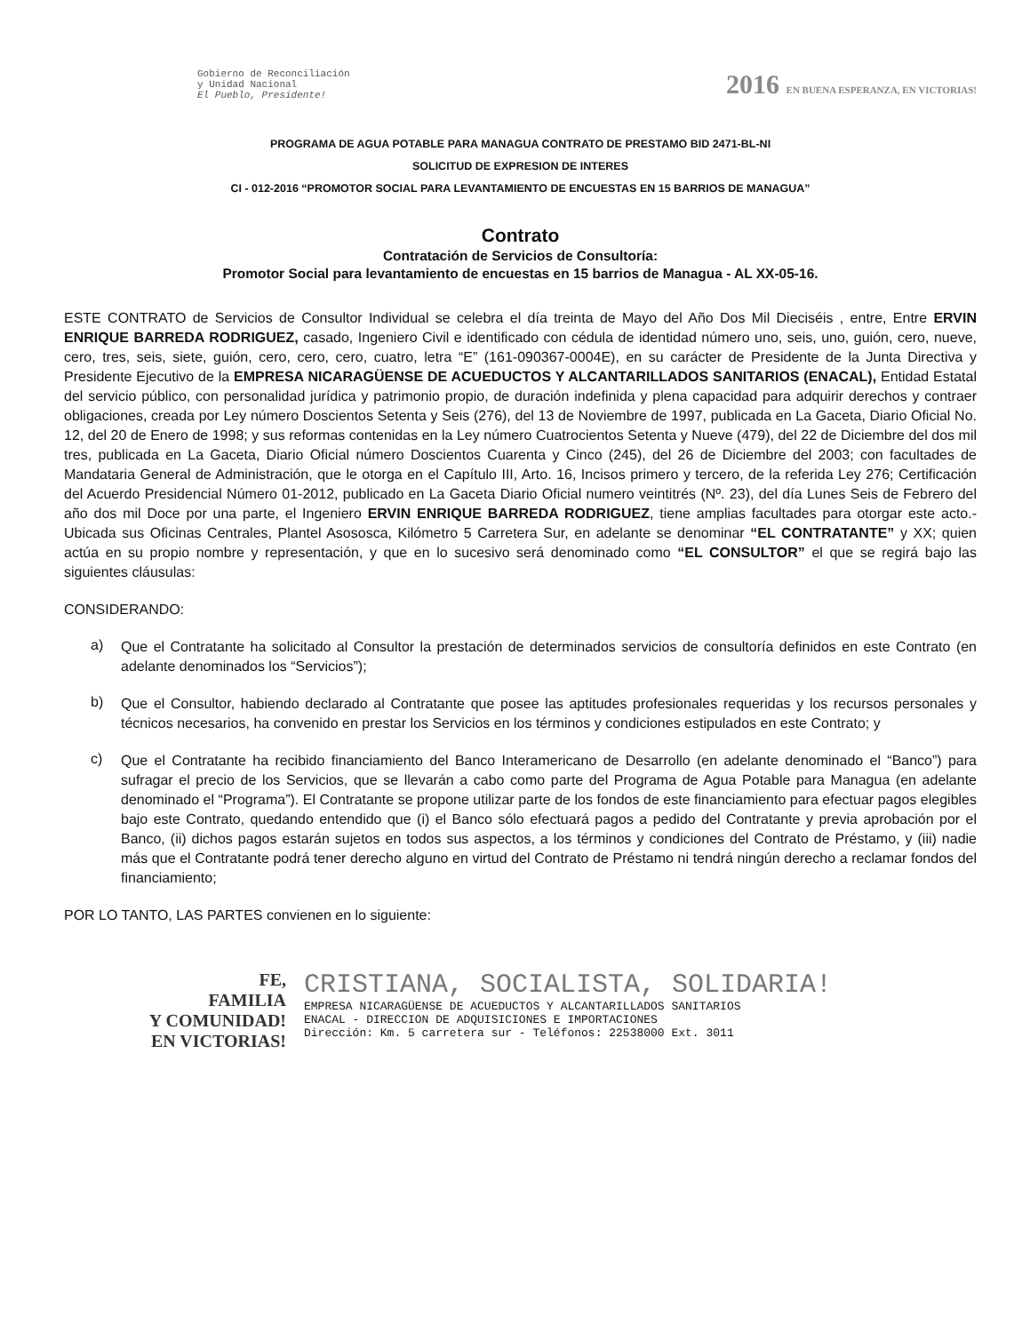Gobierno de Reconciliación
y Unidad Nacional
El Pueblo, Presidente!
2016 EN BUENA ESPERANZA, EN VICTORIAS!
PROGRAMA DE AGUA POTABLE PARA MANAGUA CONTRATO DE PRESTAMO BID 2471-BL-NI
SOLICITUD DE EXPRESION DE INTERES
CI - 012-2016 “PROMOTOR SOCIAL PARA LEVANTAMIENTO DE ENCUESTAS EN 15 BARRIOS DE MANAGUA”
Contrato
Contratación de Servicios de Consultoría:
Promotor Social para levantamiento de encuestas en 15 barrios de Managua - AL XX-05-16.
ESTE CONTRATO de Servicios de Consultor Individual se celebra el día treinta de Mayo del Año Dos Mil Dieciséis , entre, Entre ERVIN ENRIQUE BARREDA RODRIGUEZ, casado, Ingeniero Civil e identificado con cédula de identidad número uno, seis, uno, guión, cero, nueve, cero, tres, seis, siete, guión, cero, cero, cero, cuatro, letra “E” (161-090367-0004E), en su carácter de Presidente de la Junta Directiva y Presidente Ejecutivo de la EMPRESA NICARAGÜENSE DE ACUEDUCTOS Y ALCANTARILLADOS SANITARIOS (ENACAL), Entidad Estatal del servicio público, con personalidad jurídica y patrimonio propio, de duración indefinida y plena capacidad para adquirir derechos y contraer obligaciones, creada por Ley número Doscientos Setenta y Seis (276), del 13 de Noviembre de 1997, publicada en La Gaceta, Diario Oficial No. 12, del 20 de Enero de 1998; y sus reformas contenidas en la Ley número Cuatrocientos Setenta y Nueve (479), del 22 de Diciembre del dos mil tres, publicada en La Gaceta, Diario Oficial número Doscientos Cuarenta y Cinco (245), del 26 de Diciembre del 2003; con facultades de Mandataria General de Administración, que le otorga en el Capítulo III, Arto. 16, Incisos primero y tercero, de la referida Ley 276; Certificación del Acuerdo Presidencial Número 01-2012, publicado en La Gaceta Diario Oficial numero veintitrés (Nº. 23), del día Lunes Seis de Febrero del año dos mil Doce por una parte, el Ingeniero ERVIN ENRIQUE BARREDA RODRIGUEZ, tiene amplias facultades para otorgar este acto.- Ubicada sus Oficinas Centrales, Plantel Asososca, Kilómetro 5 Carretera Sur, en adelante se denominar “EL CONTRATANTE” y XX; quien actúa en su propio nombre y representación, y que en lo sucesivo será denominado como “EL CONSULTOR” el que se regirá bajo las siguientes cláusulas:
CONSIDERANDO:
a)
Que el Contratante ha solicitado al Consultor la prestación de determinados servicios de consultoría definidos en este Contrato (en adelante denominados los “Servicios”);
b)
Que el Consultor, habiendo declarado al Contratante que posee las aptitudes profesionales requeridas y los recursos personales y técnicos necesarios, ha convenido en prestar los Servicios en los términos y condiciones estipulados en este Contrato; y
c)
Que el Contratante ha recibido financiamiento del Banco Interamericano de Desarrollo (en adelante denominado el “Banco”) para sufragar el precio de los Servicios, que se llevarán a cabo como parte del Programa de Agua Potable para Managua (en adelante denominado el “Programa”). El Contratante se propone utilizar parte de los fondos de este financiamiento para efectuar pagos elegibles bajo este Contrato, quedando entendido que (i) el Banco sólo efectuará pagos a pedido del Contratante y previa aprobación por el Banco, (ii) dichos pagos estarán sujetos en todos sus aspectos, a los términos y condiciones del Contrato de Préstamo, y (iii) nadie más que el Contratante podrá tener derecho alguno en virtud del Contrato de Préstamo ni tendrá ningún derecho a reclamar fondos del financiamiento;
POR LO TANTO, LAS PARTES convienen en lo siguiente:
FE,
FAMILIA
Y COMUNIDAD!
EN VICTORIAS!
CRISTIANA, SOCIALISTA, SOLIDARIA!
EMPRESA NICARAGÜENSE DE ACUEDUCTOS Y ALCANTARILLADOS SANITARIOS
ENACAL - DIRECCION DE ADQUISICIONES E IMPORTACIONES
Dirección: Km. 5 carretera sur - Teléfonos: 22538000 Ext. 3011